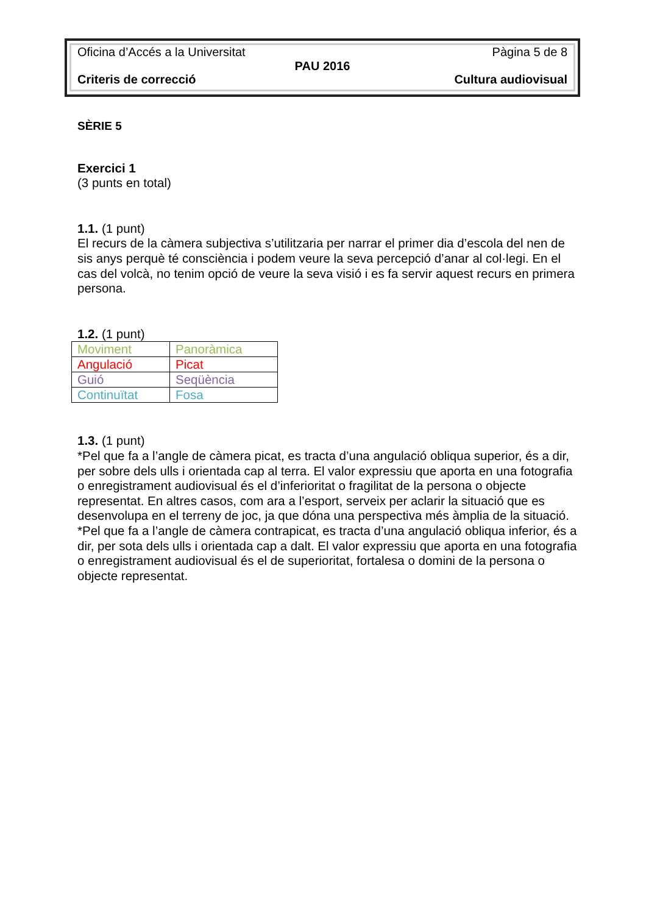Oficina d’Accés a la Universitat Pàgina 5 de 8
PAU 2016
Criteris de correcció Cultura audiovisual
SÈRIE 5
Exercici 1
(3 punts en total)
1.1. (1 punt)
El recurs de la càmera subjectiva s’utilitzaria per narrar el primer dia d’escola del nen de sis anys perquè té consciència i podem veure la seva percepció d’anar al col·legi. En el cas del volcà, no tenim opció de veure la seva visió i es fa servir aquest recurs en primera persona.
1.2. (1 punt)
| Moviment | Panoràmica |
| Angulació | Picat |
| Guió | Seqüència |
| Continuïtat | Fosa |
1.3. (1 punt)
*Pel que fa a l’angle de càmera picat, es tracta d’una angulació obliqua superior, és a dir, per sobre dels ulls i orientada cap al terra. El valor expressiu que aporta en una fotografia o enregistrament audiovisual és el d’inferioritat o fragilitat de la persona o objecte representat. En altres casos, com ara a l’esport, serveix per aclarir la situació que es desenvolupa en el terreny de joc, ja que dóna una perspectiva més àmplia de la situació.
*Pel que fa a l’angle de càmera contrapicat, es tracta d’una angulació obliqua inferior, és a dir, per sota dels ulls i orientada cap a dalt. El valor expressiu que aporta en una fotografia o enregistrament audiovisual és el de superioritat, fortalesa o domini de la persona o objecte representat.